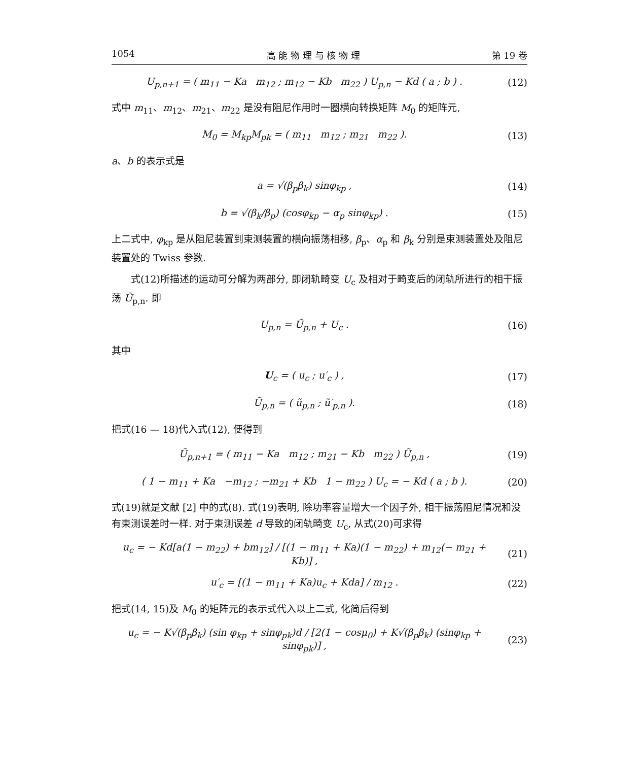1054 高 能 物 理 与 核 物 理 第 19 卷
U<sub>p,n+1</sub> = ( m<sub>11</sub> − Ka m<sub>12</sub> ; m<sub>12</sub> − Kb m<sub>22</sub> ) U<sub>p,n</sub> − Kd ( a ; b ) .
(12)
式中 m<sub>11</sub>、m<sub>12</sub>、m<sub>21</sub>、m<sub>22</sub> 是没有阻尼作用时一圈横向转换矩阵 M<sub>0</sub> 的矩阵元,
M<sub>0</sub> = M<sub>kp</sub>M<sub>pk</sub> = ( m<sub>11</sub> m<sub>12</sub> ; m<sub>21</sub> m<sub>22</sub> ).
(13)
a、b 的表示式是
a = √(β<sub>p</sub>β<sub>k</sub>) sinφ<sub>kp</sub> , (14)
b = √(β<sub>k</sub>/β<sub>p</sub>) (cosφ<sub>kp</sub> − α<sub>p</sub> sinφ<sub>kp</sub>) .
(15)
上二式中, φ<sub>kp</sub> 是从阻尼装置到束测装置的横向振荡相移, β<sub>p</sub>、α<sub>p</sub> 和 β<sub>k</sub> 分别是束测装置处及阻尼装置处的 Twiss 参数.
式(12)所描述的运动可分解为两部分, 即闭轨畸变 U<sub>c</sub> 及相对于畸变后的闭轨所进行的相干振荡 Ũ<sub>p,n</sub>. 即
U<sub>p,n</sub> = Ũ<sub>p,n</sub> + U<sub>c</sub> . (16)
其中
U<sub>c</sub> = ( u<sub>c</sub> ; u′<sub>c</sub> ) , (17)
Ũ<sub>p,n</sub> = ( ũ<sub>p,n</sub> ; ũ′<sub>p,n</sub> ). (18)
把式(16 — 18)代入式(12), 便得到
Ũ<sub>p,n+1</sub> = ( m<sub>11</sub> − Ka m<sub>12</sub> ; m<sub>21</sub> − Kb m<sub>22</sub> ) Ũ<sub>p,n</sub> ,
(19)
( 1 − m<sub>11</sub> + Ka −m<sub>12</sub> ; −m<sub>21</sub> + Kb 1 − m<sub>22</sub> ) U<sub>c</sub> = − Kd ( a ; b ).
(20)
式(19)就是文献 [2] 中的式(8). 式(19)表明, 除功率容量增大一个因子外, 相干振荡阻尼情况和没有束测误差时一样. 对于束测误差 d 导致的闭轨畸变 U<sub>c</sub>, 从式(20)可求得
u<sub>c</sub> = − Kd[a(1 − m<sub>22</sub>) + bm<sub>12</sub>] / [(1 − m<sub>11</sub> + Ka)(1 − m<sub>22</sub>) + m<sub>12</sub>(− m<sub>21</sub> + Kb)] ,
(21)
u′<sub>c</sub> = [(1 − m<sub>11</sub> + Ka)u<sub>c</sub> + Kda] / m<sub>12</sub> .
(22)
把式(14, 15)及 M<sub>0</sub> 的矩阵元的表示式代入以上二式, 化简后得到
u<sub>c</sub> = − K√(β<sub>p</sub>β<sub>k</sub>) (sin φ<sub>kp</sub> + sinφ<sub>pk</sub>)d / [2(1 − cosμ<sub>0</sub>) + K√(β<sub>p</sub>β<sub>k</sub>) (sinφ<sub>kp</sub> + sinφ<sub>pk</sub>)] ,
(23)